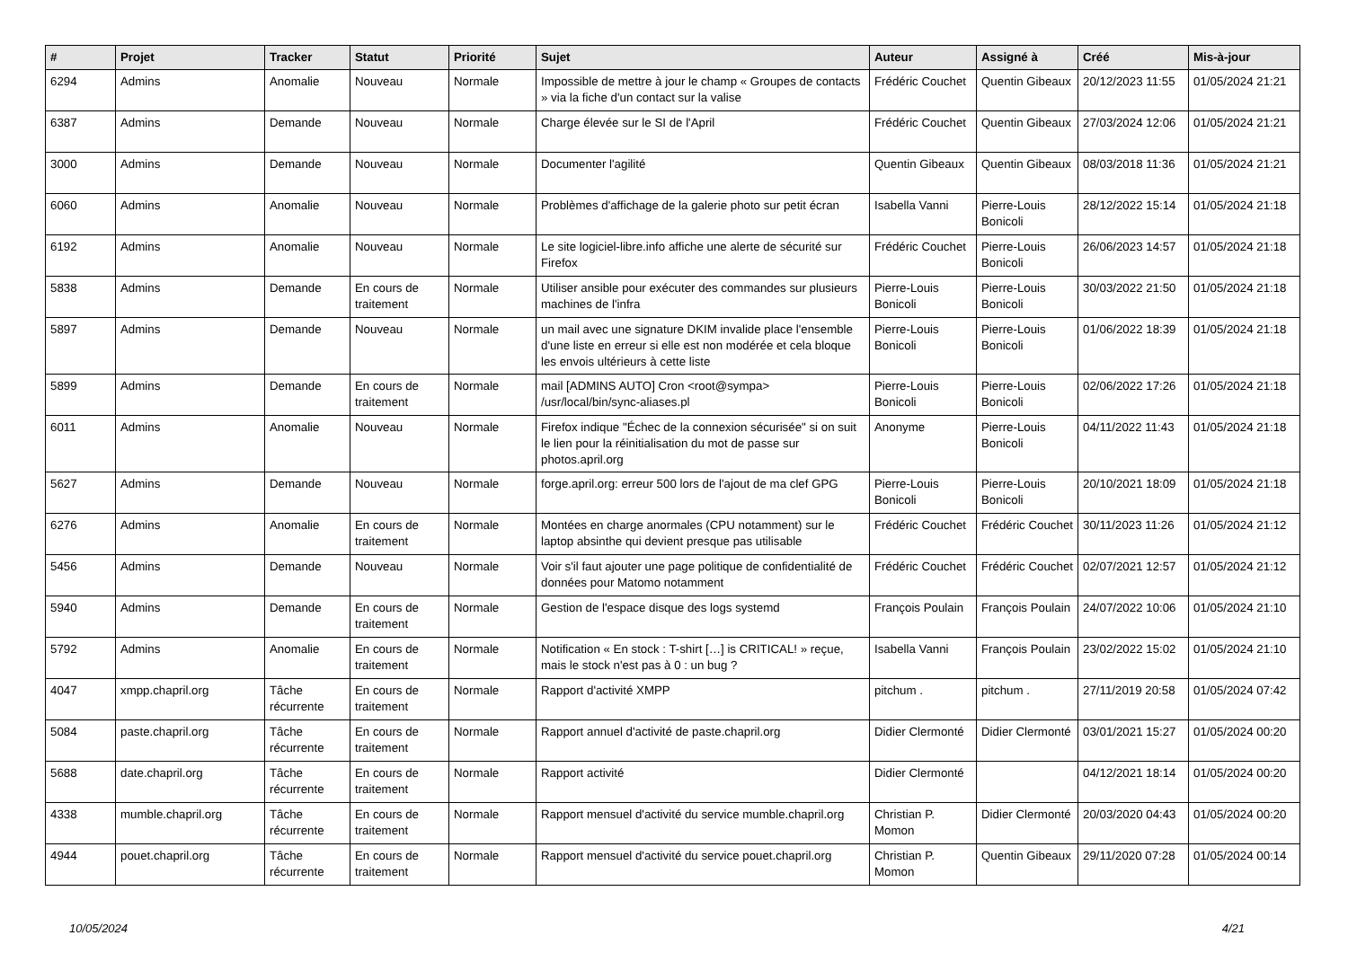| # | Projet | Tracker | Statut | Priorité | Sujet | Auteur | Assigné à | Créé | Mis-à-jour |
| --- | --- | --- | --- | --- | --- | --- | --- | --- | --- |
| 6294 | Admins | Anomalie | Nouveau | Normale | Impossible de mettre à jour le champ « Groupes de contacts » via la fiche d'un contact sur la valise | Frédéric Couchet | Quentin Gibeaux | 20/12/2023 11:55 | 01/05/2024 21:21 |
| 6387 | Admins | Demande | Nouveau | Normale | Charge élevée sur le SI de l'April | Frédéric Couchet | Quentin Gibeaux | 27/03/2024 12:06 | 01/05/2024 21:21 |
| 3000 | Admins | Demande | Nouveau | Normale | Documenter l'agilité | Quentin Gibeaux | Quentin Gibeaux | 08/03/2018 11:36 | 01/05/2024 21:21 |
| 6060 | Admins | Anomalie | Nouveau | Normale | Problèmes d'affichage de la galerie photo sur petit écran | Isabella Vanni | Pierre-Louis Bonicoli | 28/12/2022 15:14 | 01/05/2024 21:18 |
| 6192 | Admins | Anomalie | Nouveau | Normale | Le site logiciel-libre.info affiche une alerte de sécurité sur Firefox | Frédéric Couchet | Pierre-Louis Bonicoli | 26/06/2023 14:57 | 01/05/2024 21:18 |
| 5838 | Admins | Demande | En cours de traitement | Normale | Utiliser ansible pour exécuter des commandes sur plusieurs machines de l'infra | Pierre-Louis Bonicoli | Pierre-Louis Bonicoli | 30/03/2022 21:50 | 01/05/2024 21:18 |
| 5897 | Admins | Demande | Nouveau | Normale | un mail avec une signature DKIM invalide place l'ensemble d'une liste en erreur si elle est non modérée et cela bloque les envois ultérieurs à cette liste | Pierre-Louis Bonicoli | Pierre-Louis Bonicoli | 01/06/2022 18:39 | 01/05/2024 21:18 |
| 5899 | Admins | Demande | En cours de traitement | Normale | mail [ADMINS AUTO] Cron <root@sympa> /usr/local/bin/sync-aliases.pl | Pierre-Louis Bonicoli | Pierre-Louis Bonicoli | 02/06/2022 17:26 | 01/05/2024 21:18 |
| 6011 | Admins | Anomalie | Nouveau | Normale | Firefox indique "Échec de la connexion sécurisée" si on suit le lien pour la réinitialisation du mot de passe sur photos.april.org | Anonyme | Pierre-Louis Bonicoli | 04/11/2022 11:43 | 01/05/2024 21:18 |
| 5627 | Admins | Demande | Nouveau | Normale | forge.april.org: erreur 500 lors de l'ajout de ma clef GPG | Pierre-Louis Bonicoli | Pierre-Louis Bonicoli | 20/10/2021 18:09 | 01/05/2024 21:18 |
| 6276 | Admins | Anomalie | En cours de traitement | Normale | Montées en charge anormales (CPU notamment) sur le laptop absinthe qui devient presque pas utilisable | Frédéric Couchet | Frédéric Couchet | 30/11/2023 11:26 | 01/05/2024 21:12 |
| 5456 | Admins | Demande | Nouveau | Normale | Voir s'il faut ajouter une page politique de confidentialité de données pour Matomo notamment | Frédéric Couchet | Frédéric Couchet | 02/07/2021 12:57 | 01/05/2024 21:12 |
| 5940 | Admins | Demande | En cours de traitement | Normale | Gestion de l'espace disque des logs systemd | François Poulain | François Poulain | 24/07/2022 10:06 | 01/05/2024 21:10 |
| 5792 | Admins | Anomalie | En cours de traitement | Normale | Notification « En stock : T-shirt […] is CRITICAL! » reçue, mais le stock n'est pas à 0 : un bug ? | Isabella Vanni | François Poulain | 23/02/2022 15:02 | 01/05/2024 21:10 |
| 4047 | xmpp.chapril.org | Tâche récurrente | En cours de traitement | Normale | Rapport d'activité XMPP | pitchum . | pitchum . | 27/11/2019 20:58 | 01/05/2024 07:42 |
| 5084 | paste.chapril.org | Tâche récurrente | En cours de traitement | Normale | Rapport annuel d'activité de paste.chapril.org | Didier Clermonté | Didier Clermonté | 03/01/2021 15:27 | 01/05/2024 00:20 |
| 5688 | date.chapril.org | Tâche récurrente | En cours de traitement | Normale | Rapport activité | Didier Clermonté | | 04/12/2021 18:14 | 01/05/2024 00:20 |
| 4338 | mumble.chapril.org | Tâche récurrente | En cours de traitement | Normale | Rapport mensuel d'activité du service mumble.chapril.org | Christian P. Momon | Didier Clermonté | 20/03/2020 04:43 | 01/05/2024 00:20 |
| 4944 | pouet.chapril.org | Tâche récurrente | En cours de traitement | Normale | Rapport mensuel d'activité du service pouet.chapril.org | Christian P. Momon | Quentin Gibeaux | 29/11/2020 07:28 | 01/05/2024 00:14 |
10/05/2024 4/21